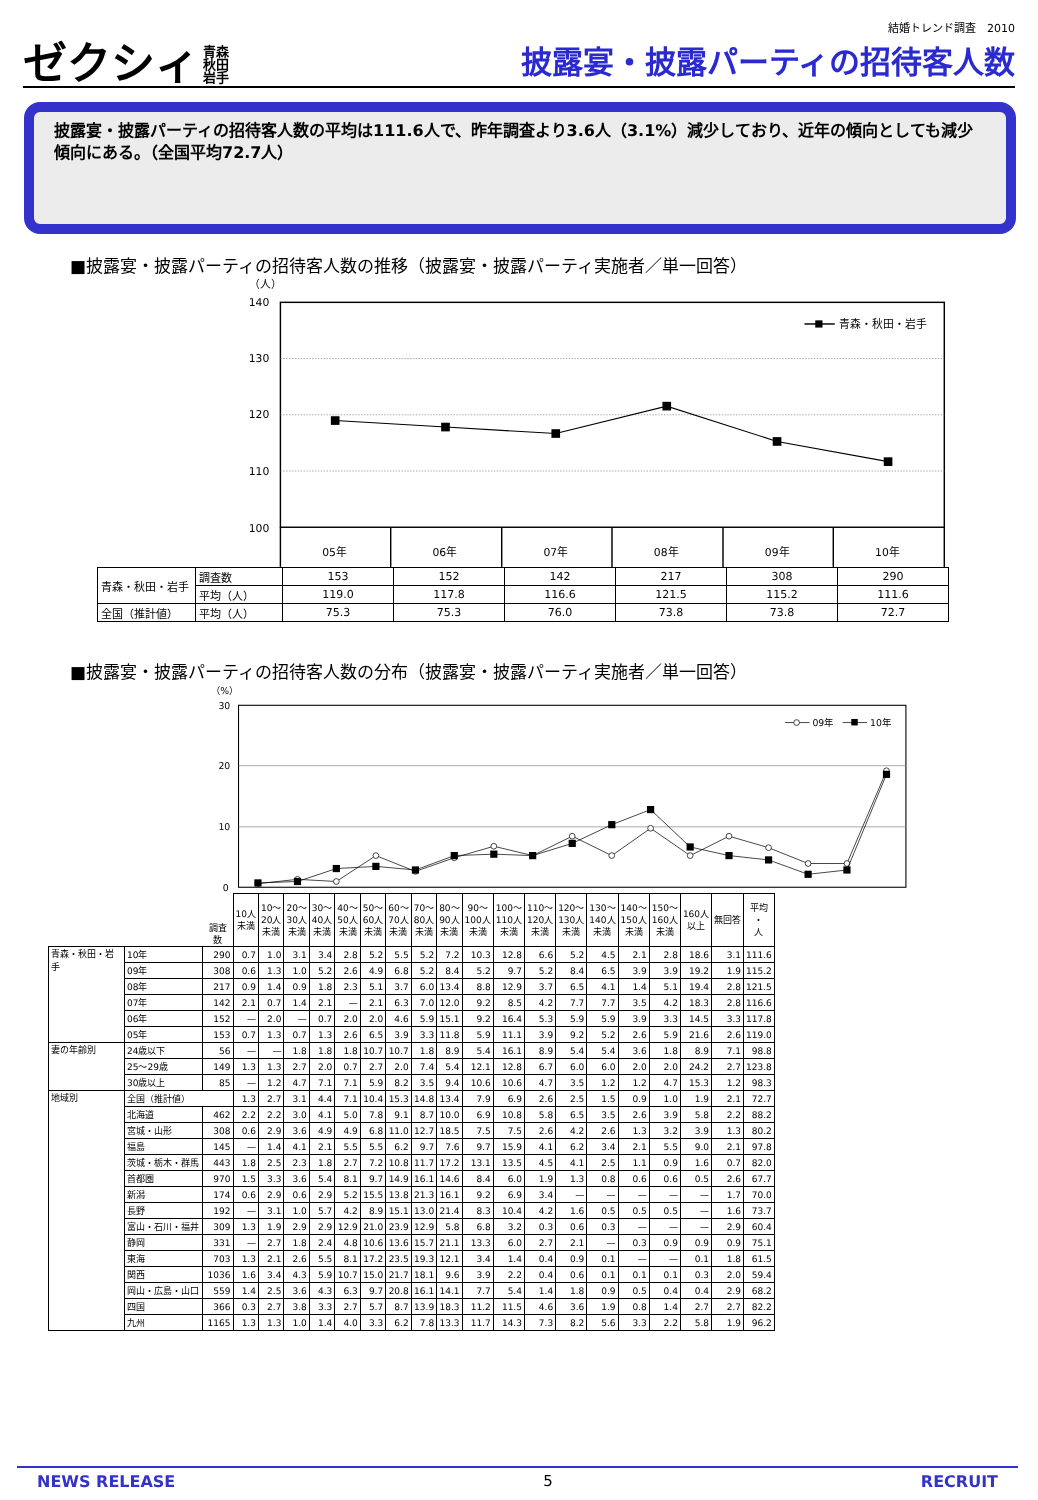ゼクシィ 青森
秋田
岩手
結婚トレンド調査　2010
披露宴・披露パーティの招待客人数
披露宴・披露パーティの招待客人数の平均は111.6人で、昨年調査より3.6人（3.1%）減少しており、近年の傾向としても減少傾向にある。（全国平均72.7人）
■披露宴・披露パーティの招待客人数の推移（披露宴・披露パーティ実施者／単一回答）
（人）
140
130
120
110
100
青森・秋田・岩手
05年
06年
07年
08年
09年
10年
| 青森・秋田・岩手 | 調査数 | 153 | 152 | 142 | 217 | 308 | 290 |
| | 平均（人） | 119.0 | 117.8 | 116.6 | 121.5 | 115.2 | 111.6 |
| 全国（推計値） | 平均（人） | 75.3 | 75.3 | 76.0 | 73.8 | 73.8 | 72.7 |
■披露宴・披露パーティの招待客人数の分布（披露宴・披露パーティ実施者／単一回答）
（%）
30
20
10
0
09年
10年
| | | 調査数 | 10人 未満 | 10～ 20人 未満 | 20～ 30人 未満 | 30～ 40人 未満 | 40～ 50人 未満 | 50～ 60人 未満 | 60～ 70人 未満 | 70～ 80人 未満 | 80～ 90人 未満 | 90～ 100人 未満 | 100～ 110人 未満 | 110～ 120人 未満 | 120～ 130人 未満 | 130～ 140人 未満 | 140～ 150人 未満 | 150～ 160人 未満 | 160人 以上 | 無回答 | 平均 ・ 人 |
| --- | --- | --- | --- | --- | --- | --- | --- | --- | --- | --- | --- | --- | --- | --- | --- | --- | --- | --- | --- | --- | --- |
| 青森・秋田・岩手 | 10年 | 290 | 0.7 | 1.0 | 3.1 | 3.4 | 2.8 | 5.2 | 5.5 | 5.2 | 7.2 | 10.3 | 12.8 | 6.6 | 5.2 | 4.5 | 2.1 | 2.8 | 18.6 | 3.1 | 111.6 |
| | 09年 | 308 | 0.6 | 1.3 | 1.0 | 5.2 | 2.6 | 4.9 | 6.8 | 5.2 | 8.4 | 5.2 | 9.7 | 5.2 | 8.4 | 6.5 | 3.9 | 3.9 | 19.2 | 1.9 | 115.2 |
| | 08年 | 217 | 0.9 | 1.4 | 0.9 | 1.8 | 2.3 | 5.1 | 3.7 | 6.0 | 13.4 | 8.8 | 12.9 | 3.7 | 6.5 | 4.1 | 1.4 | 5.1 | 19.4 | 2.8 | 121.5 |
| | 07年 | 142 | 2.1 | 0.7 | 1.4 | 2.1 | — | 2.1 | 6.3 | 7.0 | 12.0 | 9.2 | 8.5 | 4.2 | 7.7 | 7.7 | 3.5 | 4.2 | 18.3 | 2.8 | 116.6 |
| | 06年 | 152 | — | 2.0 | — | 0.7 | 2.0 | 2.0 | 4.6 | 5.9 | 15.1 | 9.2 | 16.4 | 5.3 | 5.9 | 5.9 | 3.9 | 3.3 | 14.5 | 3.3 | 117.8 |
| | 05年 | 153 | 0.7 | 1.3 | 0.7 | 1.3 | 2.6 | 6.5 | 3.9 | 3.3 | 11.8 | 5.9 | 11.1 | 3.9 | 9.2 | 5.2 | 2.6 | 5.9 | 21.6 | 2.6 | 119.0 |
| 妻の年齢別 | 24歳以下 | 56 | — | — | 1.8 | 1.8 | 1.8 | 10.7 | 10.7 | 1.8 | 8.9 | 5.4 | 16.1 | 8.9 | 5.4 | 5.4 | 3.6 | 1.8 | 8.9 | 7.1 | 98.8 |
| | 25～29歳 | 149 | 1.3 | 1.3 | 2.7 | 2.0 | 0.7 | 2.7 | 2.0 | 7.4 | 5.4 | 12.1 | 12.8 | 6.7 | 6.0 | 6.0 | 2.0 | 2.0 | 24.2 | 2.7 | 123.8 |
| | 30歳以上 | 85 | — | 1.2 | 4.7 | 7.1 | 7.1 | 5.9 | 8.2 | 3.5 | 9.4 | 10.6 | 10.6 | 4.7 | 3.5 | 1.2 | 1.2 | 4.7 | 15.3 | 1.2 | 98.3 |
| 地域別 | 全国（推計値） | | 1.3 | 2.7 | 3.1 | 4.4 | 7.1 | 10.4 | 15.3 | 14.8 | 13.4 | 7.9 | 6.9 | 2.6 | 2.5 | 1.5 | 0.9 | 1.0 | 1.9 | 2.1 | 72.7 |
| | 北海道 | 462 | 2.2 | 2.2 | 3.0 | 4.1 | 5.0 | 7.8 | 9.1 | 8.7 | 10.0 | 6.9 | 10.8 | 5.8 | 6.5 | 3.5 | 2.6 | 3.9 | 5.8 | 2.2 | 88.2 |
| | 宮城・山形 | 308 | 0.6 | 2.9 | 3.6 | 4.9 | 4.9 | 6.8 | 11.0 | 12.7 | 18.5 | 7.5 | 7.5 | 2.6 | 4.2 | 2.6 | 1.3 | 3.2 | 3.9 | 1.3 | 80.2 |
| | 福島 | 145 | — | 1.4 | 4.1 | 2.1 | 5.5 | 5.5 | 6.2 | 9.7 | 7.6 | 9.7 | 15.9 | 4.1 | 6.2 | 3.4 | 2.1 | 5.5 | 9.0 | 2.1 | 97.8 |
| | 茨城・栃木・群馬 | 443 | 1.8 | 2.5 | 2.3 | 1.8 | 2.7 | 7.2 | 10.8 | 11.7 | 17.2 | 13.1 | 13.5 | 4.5 | 4.1 | 2.5 | 1.1 | 0.9 | 1.6 | 0.7 | 82.0 |
| | 首都圏 | 970 | 1.5 | 3.3 | 3.6 | 5.4 | 8.1 | 9.7 | 14.9 | 16.1 | 14.6 | 8.4 | 6.0 | 1.9 | 1.3 | 0.8 | 0.6 | 0.6 | 0.5 | 2.6 | 67.7 |
| | 新潟 | 174 | 0.6 | 2.9 | 0.6 | 2.9 | 5.2 | 15.5 | 13.8 | 21.3 | 16.1 | 9.2 | 6.9 | 3.4 | — | — | — | — | — | 1.7 | 70.0 |
| | 長野 | 192 | — | 3.1 | 1.0 | 5.7 | 4.2 | 8.9 | 15.1 | 13.0 | 21.4 | 8.3 | 10.4 | 4.2 | 1.6 | 0.5 | 0.5 | 0.5 | — | 1.6 | 73.7 |
| | 富山・石川・福井 | 309 | 1.3 | 1.9 | 2.9 | 2.9 | 12.9 | 21.0 | 23.9 | 12.9 | 5.8 | 6.8 | 3.2 | 0.3 | 0.6 | 0.3 | — | — | — | 2.9 | 60.4 |
| | 静岡 | 331 | — | 2.7 | 1.8 | 2.4 | 4.8 | 10.6 | 13.6 | 15.7 | 21.1 | 13.3 | 6.0 | 2.7 | 2.1 | — | 0.3 | 0.9 | 0.9 | 0.9 | 75.1 |
| | 東海 | 703 | 1.3 | 2.1 | 2.6 | 5.5 | 8.1 | 17.2 | 23.5 | 19.3 | 12.1 | 3.4 | 1.4 | 0.4 | 0.9 | 0.1 | — | — | 0.1 | 1.8 | 61.5 |
| | 関西 | 1036 | 1.6 | 3.4 | 4.3 | 5.9 | 10.7 | 15.0 | 21.7 | 18.1 | 9.6 | 3.9 | 2.2 | 0.4 | 0.6 | 0.1 | 0.1 | 0.1 | 0.3 | 2.0 | 59.4 |
| | 岡山・広島・山口 | 559 | 1.4 | 2.5 | 3.6 | 4.3 | 6.3 | 9.7 | 20.8 | 16.1 | 14.1 | 7.7 | 5.4 | 1.4 | 1.8 | 0.9 | 0.5 | 0.4 | 0.4 | 2.9 | 68.2 |
| | 四国 | 366 | 0.3 | 2.7 | 3.8 | 3.3 | 2.7 | 5.7 | 8.7 | 13.9 | 18.3 | 11.2 | 11.5 | 4.6 | 3.6 | 1.9 | 0.8 | 1.4 | 2.7 | 2.7 | 82.2 |
| | 九州 | 1165 | 1.3 | 1.3 | 1.0 | 1.4 | 4.0 | 3.3 | 6.2 | 7.8 | 13.3 | 11.7 | 14.3 | 7.3 | 8.2 | 5.6 | 3.3 | 2.2 | 5.8 | 1.9 | 96.2 |
NEWS RELEASE 5 RECRUIT